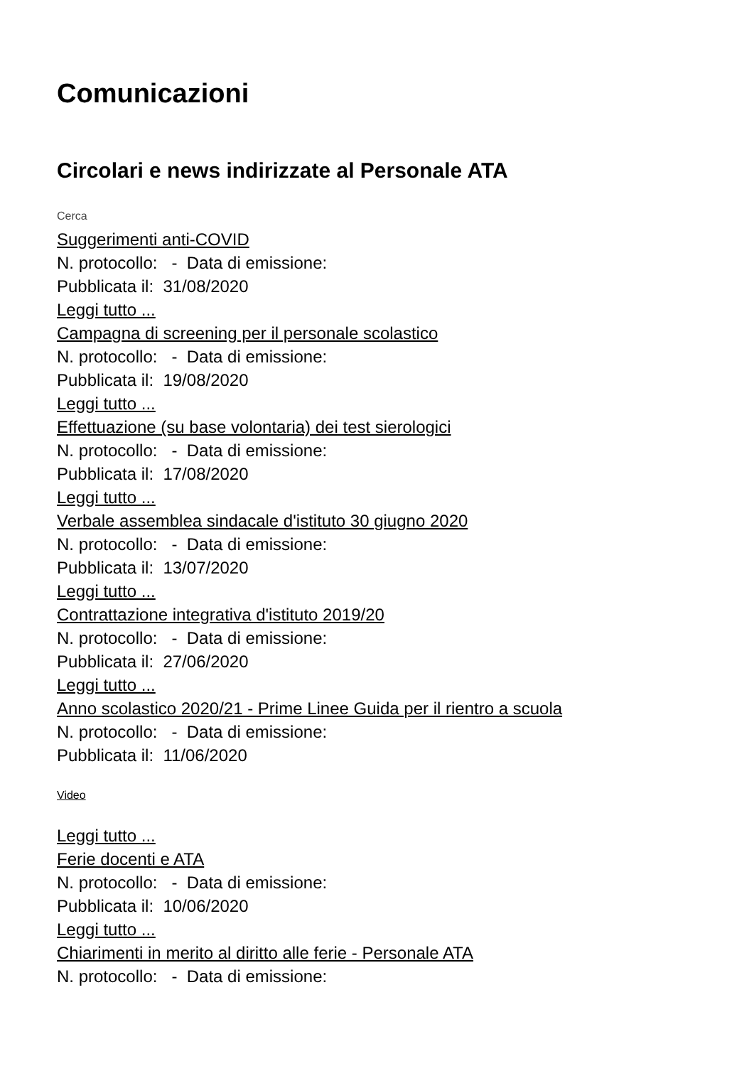Comunicazioni
Circolari e news indirizzate al Personale ATA
Cerca
Suggerimenti anti-COVID
N. protocollo: - Data di emissione:
Pubblicata il: 31/08/2020
Leggi tutto ...
Campagna di screening per il personale scolastico
N. protocollo: - Data di emissione:
Pubblicata il: 19/08/2020
Leggi tutto ...
Effettuazione (su base volontaria) dei test sierologici
N. protocollo: - Data di emissione:
Pubblicata il: 17/08/2020
Leggi tutto ...
Verbale assemblea sindacale d'istituto 30 giugno 2020
N. protocollo: - Data di emissione:
Pubblicata il: 13/07/2020
Leggi tutto ...
Contrattazione integrativa d'istituto 2019/20
N. protocollo: - Data di emissione:
Pubblicata il: 27/06/2020
Leggi tutto ...
Anno scolastico 2020/21 - Prime Linee Guida per il rientro a scuola
N. protocollo: - Data di emissione:
Pubblicata il: 11/06/2020
Video
Leggi tutto ...
Ferie docenti e ATA
N. protocollo: - Data di emissione:
Pubblicata il: 10/06/2020
Leggi tutto ...
Chiarimenti in merito al diritto alle ferie - Personale ATA
N. protocollo: - Data di emissione: